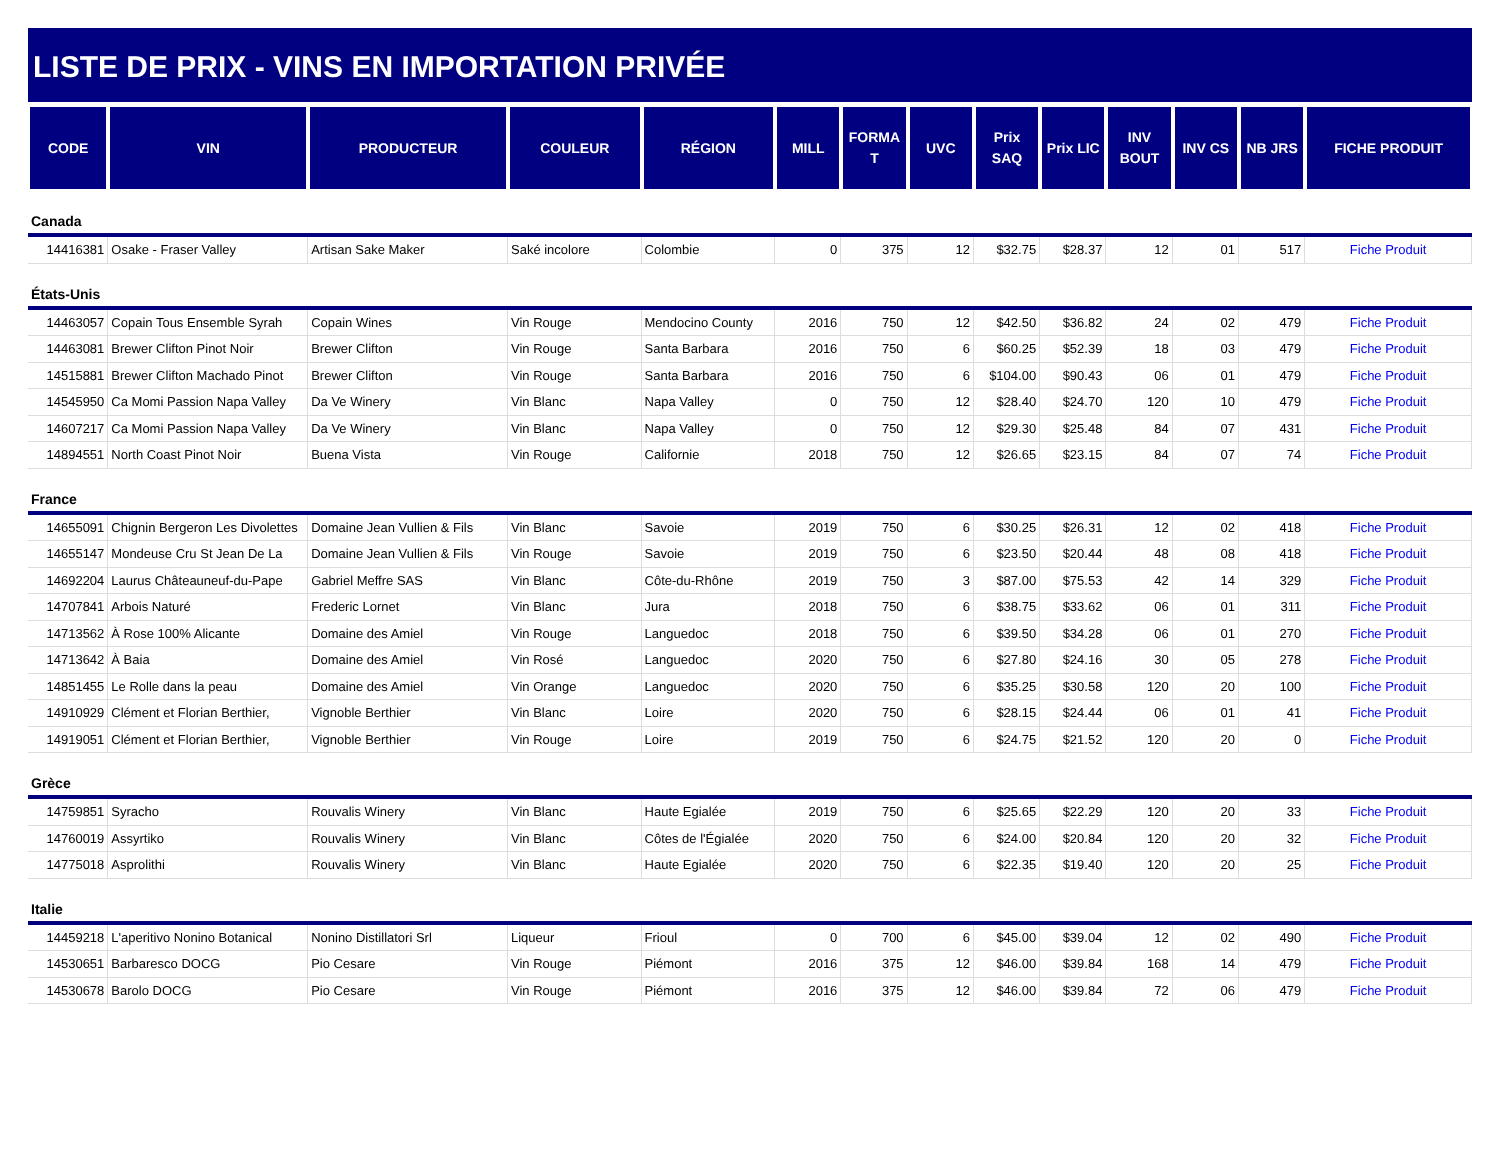LISTE DE PRIX - VINS EN IMPORTATION PRIVÉE
| CODE | VIN | PRODUCTEUR | COULEUR | RÉGION | MILL | FORMA T | UVC | Prix SAQ | Prix LIC | INV BOUT | INV CS | NB JRS | FICHE PRODUIT |
| --- | --- | --- | --- | --- | --- | --- | --- | --- | --- | --- | --- | --- | --- |
| Canada | | | | | | | | | | | | | |
| 14416381 | Osake - Fraser Valley | Artisan Sake Maker | Saké incolore | Colombie | 0 | 375 | 12 | $32.75 | $28.37 | 12 | 01 | 517 | Fiche Produit |
| États-Unis | | | | | | | | | | | | | |
| 14463057 | Copain Tous Ensemble Syrah | Copain Wines | Vin Rouge | Mendocino County | 2016 | 750 | 12 | $42.50 | $36.82 | 24 | 02 | 479 | Fiche Produit |
| 14463081 | Brewer Clifton Pinot Noir | Brewer Clifton | Vin Rouge | Santa Barbara | 2016 | 750 | 6 | $60.25 | $52.39 | 18 | 03 | 479 | Fiche Produit |
| 14515881 | Brewer Clifton Machado Pinot | Brewer Clifton | Vin Rouge | Santa Barbara | 2016 | 750 | 6 | $104.00 | $90.43 | 06 | 01 | 479 | Fiche Produit |
| 14545950 | Ca Momi Passion Napa Valley | Da Ve Winery | Vin Blanc | Napa Valley | 0 | 750 | 12 | $28.40 | $24.70 | 120 | 10 | 479 | Fiche Produit |
| 14607217 | Ca Momi Passion Napa Valley | Da Ve Winery | Vin Blanc | Napa Valley | 0 | 750 | 12 | $29.30 | $25.48 | 84 | 07 | 431 | Fiche Produit |
| 14894551 | North Coast Pinot Noir | Buena Vista | Vin Rouge | Californie | 2018 | 750 | 12 | $26.65 | $23.15 | 84 | 07 | 74 | Fiche Produit |
| France | | | | | | | | | | | | | |
| 14655091 | Chignin Bergeron Les Divolettes | Domaine Jean Vullien & Fils | Vin Blanc | Savoie | 2019 | 750 | 6 | $30.25 | $26.31 | 12 | 02 | 418 | Fiche Produit |
| 14655147 | Mondeuse Cru St Jean De La | Domaine Jean Vullien & Fils | Vin Rouge | Savoie | 2019 | 750 | 6 | $23.50 | $20.44 | 48 | 08 | 418 | Fiche Produit |
| 14692204 | Laurus Châteauneuf-du-Pape | Gabriel Meffre SAS | Vin Blanc | Côte-du-Rhône | 2019 | 750 | 3 | $87.00 | $75.53 | 42 | 14 | 329 | Fiche Produit |
| 14707841 | Arbois Naturé | Frederic Lornet | Vin Blanc | Jura | 2018 | 750 | 6 | $38.75 | $33.62 | 06 | 01 | 311 | Fiche Produit |
| 14713562 | À Rose 100% Alicante | Domaine des Amiel | Vin Rouge | Languedoc | 2018 | 750 | 6 | $39.50 | $34.28 | 06 | 01 | 270 | Fiche Produit |
| 14713642 | À Baia | Domaine des Amiel | Vin Rosé | Languedoc | 2020 | 750 | 6 | $27.80 | $24.16 | 30 | 05 | 278 | Fiche Produit |
| 14851455 | Le Rolle dans la peau | Domaine des Amiel | Vin Orange | Languedoc | 2020 | 750 | 6 | $35.25 | $30.58 | 120 | 20 | 100 | Fiche Produit |
| 14910929 | Clément et Florian Berthier, | Vignoble Berthier | Vin Blanc | Loire | 2020 | 750 | 6 | $28.15 | $24.44 | 06 | 01 | 41 | Fiche Produit |
| 14919051 | Clément et Florian Berthier, | Vignoble Berthier | Vin Rouge | Loire | 2019 | 750 | 6 | $24.75 | $21.52 | 120 | 20 | 0 | Fiche Produit |
| Grèce | | | | | | | | | | | | | |
| 14759851 | Syracho | Rouvalis Winery | Vin Blanc | Haute Egialée | 2019 | 750 | 6 | $25.65 | $22.29 | 120 | 20 | 33 | Fiche Produit |
| 14760019 | Assyrtiko | Rouvalis Winery | Vin Blanc | Côtes de l'Égialée | 2020 | 750 | 6 | $24.00 | $20.84 | 120 | 20 | 32 | Fiche Produit |
| 14775018 | Asprolithi | Rouvalis Winery | Vin Blanc | Haute Egialée | 2020 | 750 | 6 | $22.35 | $19.40 | 120 | 20 | 25 | Fiche Produit |
| Italie | | | | | | | | | | | | | |
| 14459218 | L'aperitivo Nonino Botanical | Nonino Distillatori Srl | Liqueur | Frioul | 0 | 700 | 6 | $45.00 | $39.04 | 12 | 02 | 490 | Fiche Produit |
| 14530651 | Barbaresco DOCG | Pio Cesare | Vin Rouge | Piémont | 2016 | 375 | 12 | $46.00 | $39.84 | 168 | 14 | 479 | Fiche Produit |
| 14530678 | Barolo DOCG | Pio Cesare | Vin Rouge | Piémont | 2016 | 375 | 12 | $46.00 | $39.84 | 72 | 06 | 479 | Fiche Produit |